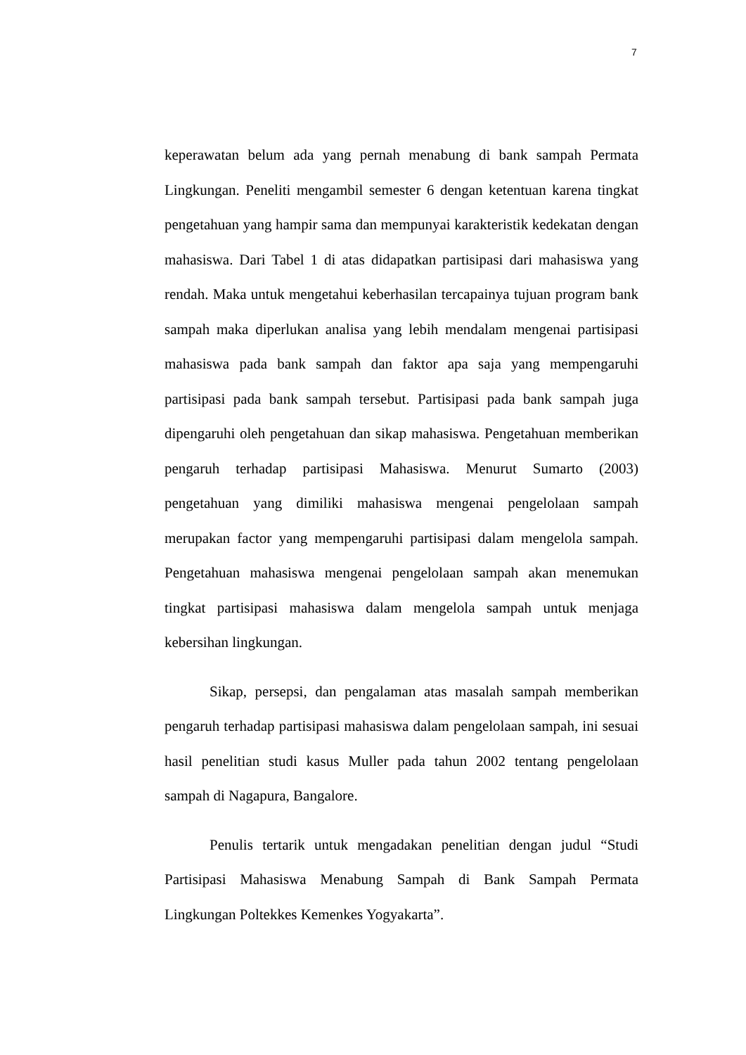7
keperawatan belum ada yang pernah menabung di bank sampah Permata Lingkungan. Peneliti mengambil semester 6 dengan ketentuan karena tingkat pengetahuan yang hampir sama dan mempunyai karakteristik kedekatan dengan mahasiswa. Dari Tabel 1 di atas didapatkan partisipasi dari mahasiswa yang rendah. Maka untuk mengetahui keberhasilan tercapainya tujuan program bank sampah maka diperlukan analisa yang lebih mendalam mengenai partisipasi mahasiswa pada bank sampah dan faktor apa saja yang mempengaruhi partisipasi pada bank sampah tersebut. Partisipasi pada bank sampah juga dipengaruhi oleh pengetahuan dan sikap mahasiswa. Pengetahuan memberikan pengaruh terhadap partisipasi Mahasiswa. Menurut Sumarto (2003) pengetahuan yang dimiliki mahasiswa mengenai pengelolaan sampah merupakan factor yang mempengaruhi partisipasi dalam mengelola sampah. Pengetahuan mahasiswa mengenai pengelolaan sampah akan menemukan tingkat partisipasi mahasiswa dalam mengelola sampah untuk menjaga kebersihan lingkungan.
Sikap, persepsi, dan pengalaman atas masalah sampah memberikan pengaruh terhadap partisipasi mahasiswa dalam pengelolaan sampah, ini sesuai hasil penelitian studi kasus Muller pada tahun 2002 tentang pengelolaan sampah di Nagapura, Bangalore.
Penulis tertarik untuk mengadakan penelitian dengan judul “Studi Partisipasi Mahasiswa Menabung Sampah di Bank Sampah Permata Lingkungan Poltekkes Kemenkes Yogyakarta”.